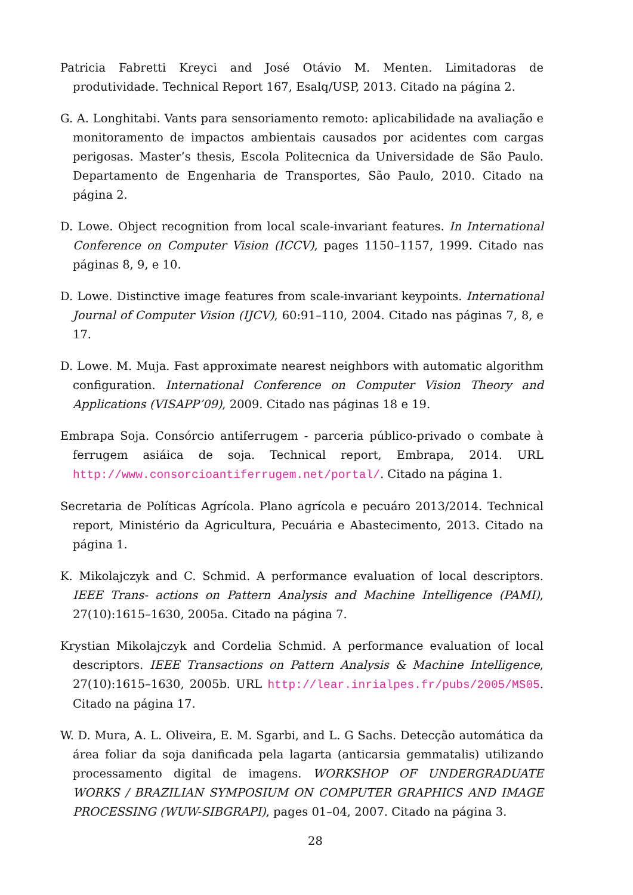Patricia Fabretti Kreyci and José Otávio M. Menten. Limitadoras de produtividade. Technical Report 167, Esalq/USP, 2013. Citado na página 2.
G. A. Longhitabi. Vants para sensoriamento remoto: aplicabilidade na avaliação e monitoramento de impactos ambientais causados por acidentes com cargas perigosas. Master’s thesis, Escola Politecnica da Universidade de São Paulo. Departamento de Engenharia de Transportes, São Paulo, 2010. Citado na página 2.
D. Lowe. Object recognition from local scale-invariant features. In International Conference on Computer Vision (ICCV), pages 1150–1157, 1999. Citado nas páginas 8, 9, e 10.
D. Lowe. Distinctive image features from scale-invariant keypoints. International Journal of Computer Vision (IJCV), 60:91–110, 2004. Citado nas páginas 7, 8, e 17.
D. Lowe. M. Muja. Fast approximate nearest neighbors with automatic algorithm configuration. International Conference on Computer Vision Theory and Applications (VISAPP’09), 2009. Citado nas páginas 18 e 19.
Embrapa Soja. Consórcio antiferrugem - parceria público-privado o combate à ferrugem asiáica de soja. Technical report, Embrapa, 2014. URL http://www.consorcioantiferrugem.net/portal/. Citado na página 1.
Secretaria de Políticas Agrícola. Plano agrícola e pecuáro 2013/2014. Technical report, Ministério da Agricultura, Pecuária e Abastecimento, 2013. Citado na página 1.
K. Mikolajczyk and C. Schmid. A performance evaluation of local descriptors. IEEE Trans- actions on Pattern Analysis and Machine Intelligence (PAMI), 27(10):1615–1630, 2005a. Citado na página 7.
Krystian Mikolajczyk and Cordelia Schmid. A performance evaluation of local descriptors. IEEE Transactions on Pattern Analysis & Machine Intelligence, 27(10):1615–1630, 2005b. URL http://lear.inrialpes.fr/pubs/2005/MS05. Citado na página 17.
W. D. Mura, A. L. Oliveira, E. M. Sgarbi, and L. G Sachs. Detecção automática da área foliar da soja danificada pela lagarta (anticarsia gemmatalis) utilizando processamento digital de imagens. WORKSHOP OF UNDERGRADUATE WORKS / BRAZILIAN SYMPOSIUM ON COMPUTER GRAPHICS AND IMAGE PROCESSING (WUW-SIBGRAPI), pages 01–04, 2007. Citado na página 3.
28